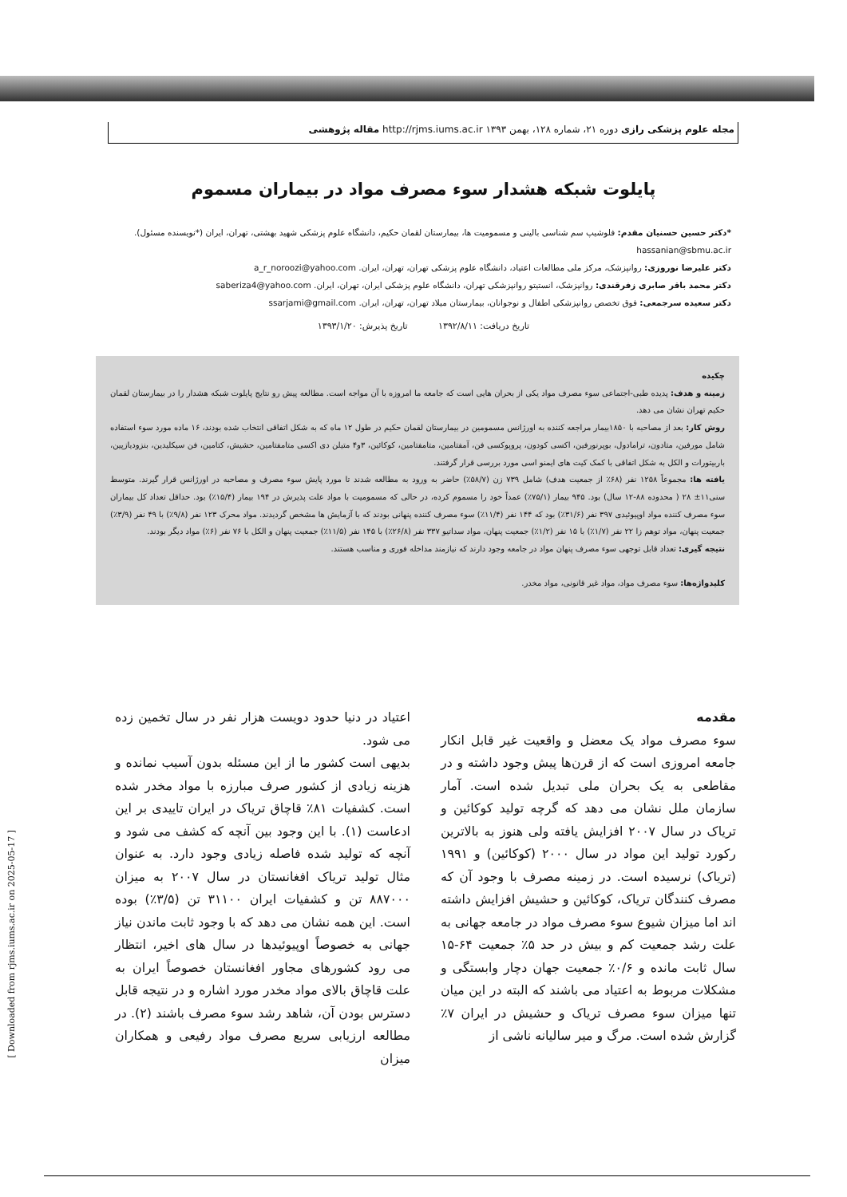مجله علوم پزشکی رازی دوره ۲۱، شماره ۱۲۸، بهمن ۱۳۹۳ http://rjms.iums.ac.ir مقاله پژوهشی
پایلوت شبکه هشدار سوء مصرف مواد در بیماران مسموم
*دکتر حسین حسنیان مقدم: فلوشیپ سم شناسی بالینی و مسمومیت ها، بیمارستان لقمان حکیم، دانشگاه علوم پزشکی شهید بهشتی، تهران، ایران (*نویسنده مسئول). hassanian@sbmu.ac.ir
دکتر علیرضا نوروزی: روانپزشک، مرکز ملی مطالعات اعتیاد، دانشگاه علوم پزشکی تهران، تهران، ایران. a_r_noroozi@yahoo.com
دکتر محمد باقر صابری زفرقندی: روانپزشک، انستیتو روانپزشکی تهران، دانشگاه علوم پزشکی ایران، تهران، ایران. saberiza4@yahoo.com
دکتر سعیده سرجمعی: فوق تخصص روانپزشکی اطفال و نوجوانان، بیمارستان میلاد تهران، تهران، ایران. ssarjami@gmail.com
تاریخ دریافت: ۱۳۹۲/۸/۱۱ تاریخ پذیرش: ۱۳۹۳/۱/۲۰
چکیده
زمینه و هدف: پدیده طبی-اجتماعی سوء مصرف مواد یکی از بحران هایی است که جامعه ما امروزه با آن مواجه است. مطالعه پیش رو نتایج پایلوت شبکه هشدار را در بیمارستان لقمان حکیم تهران نشان می دهد.
روش کار: بعد از مصاحبه با ۱۸۵۰بیمار مراجعه کننده به اورژانس مسمومین در بیمارستان لقمان حکیم در طول ۱۲ ماه که به شکل اتفاقی انتخاب شده بودند، ۱۶ ماده مورد سوء استفاده شامل مورفین، متادون، ترامادول، بوپرنورفین، اکسی کودون، پروپوکسی فن، آمفتامین، متامفتامین، کوکائین، ۳و۴ متیلن دی اکسی متامفتامین، حشیش، کتامین، فن سیکلیدین، بنزودیازپین، باربیتورات و الکل به شکل اتفاقی با کمک کیت های ایمنو اسی مورد بررسی قرار گرفتند.
یافته ها: مجموعاً ۱۲۵۸ نفر (۶۸٪ از جمعیت هدف) شامل ۷۳۹ زن (۵۸/۷٪) حاضر به ورود به مطالعه شدند تا مورد پایش سوء مصرف و مصاحبه در اورژانس قرار گیرند. متوسط سنی۱۱± ۲۸ ( محدوده ۸۸-۱۲ سال) بود. ۹۴۵ بیمار (۷۵/۱٪) عمداً خود را مسموم کرده، در حالی که مسمومیت با مواد علت پذیرش در ۱۹۴ بیمار (۱۵/۴٪) بود. حداقل تعداد کل بیماران سوء مصرف کننده مواد اوپیوئیدی ۳۹۷ نفر (۳۱/۶٪) بود که ۱۴۴ نفر (۱۱/۴٪) سوء مصرف کننده پنهانی بودند که با آزمایش ها مشخص گردیدند. مواد محرک ۱۲۳ نفر (۹/۸٪) با ۴۹ نفر (۳/۹٪) جمعیت پنهان، مواد توهم زا ۲۲ نفر (۱/۷٪) با ۱۵ نفر (۱/۲٪) جمعیت پنهان، مواد سداتیو ۳۳۷ نفر (۲۶/۸٪) با ۱۴۵ نفر (۱۱/۵٪) جمعیت پنهان و الکل با ۷۶ نفر (۶٪) مواد دیگر بودند.
نتیجه گیری: تعداد قابل توجهی سوء مصرف پنهان مواد در جامعه وجود دارند که نیازمند مداخله فوری و مناسب هستند.
کلیدواژه‌ها: سوء مصرف مواد، مواد غیر قانونی، مواد مخدر.
مقدمه
سوء مصرف مواد یک معضل و واقعیت غیر قابل انکار جامعه امروزی است که از قرن‌ها پیش وجود داشته و در مقاطعی به یک بحران ملی تبدیل شده است. آمار سازمان ملل نشان می دهد که گرچه تولید کوکائین و تریاک در سال ۲۰۰۷ افزایش یافته ولی هنوز به بالاترین رکورد تولید این مواد در سال ۲۰۰۰ (کوکائین) و ۱۹۹۱ (تریاک) نرسیده است. در زمینه مصرف با وجود آن که مصرف کنندگان تریاک، کوکائین و حشیش افزایش داشته اند اما میزان شیوع سوء مصرف مواد در جامعه جهانی به علت رشد جمعیت کم و بیش در حد ۵٪ جمعیت ۶۴-۱۵ سال ثابت مانده و ۰/۶٪ جمعیت جهان دچار وابستگی و مشکلات مربوط به اعتیاد می باشند که البته در این میان تنها میزان سوء مصرف تریاک و حشیش در ایران ۷٪ گزارش شده است. مرگ و میر سالیانه ناشی از
اعتیاد در دنیا حدود دویست هزار نفر در سال تخمین زده می شود.
بدیهی است کشور ما از این مسئله بدون آسیب نمانده و هزینه زیادی از کشور صرف مبارزه با مواد مخدر شده است. کشفیات ۸۱٪ قاچاق تریاک در ایران تاییدی بر این ادعاست (۱). با این وجود بین آنچه که کشف می شود و آنچه که تولید شده فاصله زیادی وجود دارد. به عنوان مثال تولید تریاک افغانستان در سال ۲۰۰۷ به میزان ۸۸۷۰۰۰ تن و کشفیات ایران ۳۱۱۰۰ تن (۳/۵٪) بوده است. این همه نشان می دهد که با وجود ثابت ماندن نیاز جهانی به خصوصاً اوپیوئیدها در سال های اخیر، انتظار می رود کشورهای مجاور افغانستان خصوصاً ایران به علت قاچاق بالای مواد مخدر مورد اشاره و در نتیجه قابل دسترس بودن آن، شاهد رشد سوء مصرف باشند (۲). در مطالعه ارزیابی سریع مصرف مواد رفیعی و همکاران میزان
[ Downloaded from rjms.iums.ac.ir on 2025-05-17 ]